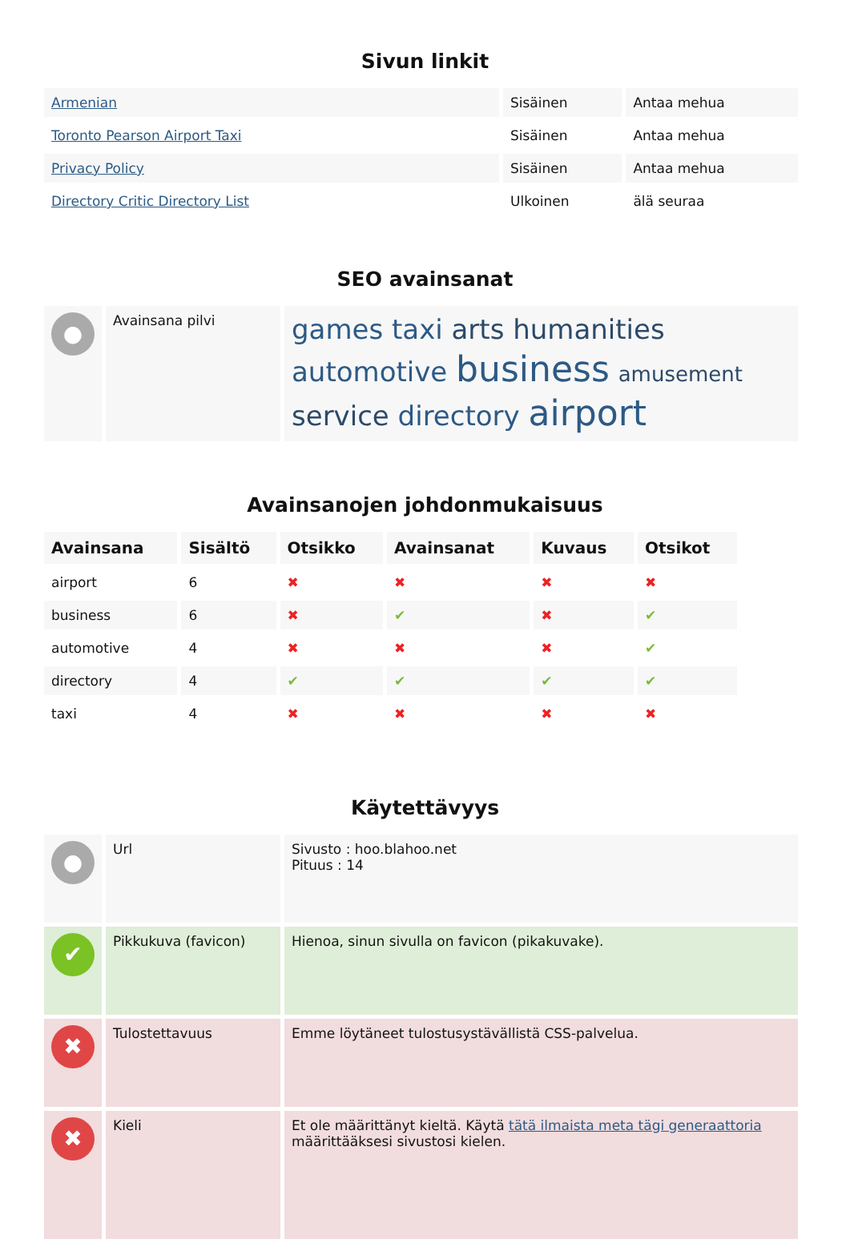Sivun linkit
| Armenian | Sisäinen | Antaa mehua |
| Toronto Pearson Airport Taxi | Sisäinen | Antaa mehua |
| Privacy Policy | Sisäinen | Antaa mehua |
| Directory Critic Directory List | Ulkoinen | älä seuraa |
SEO avainsanat
| ● | Avainsana pilvi | games taxi arts humanities automotive business amusement service directory airport |
Avainsanojen johdonmukaisuus
| Avainsana | Sisältö | Otsikko | Avainsanat | Kuvaus | Otsikot |
| --- | --- | --- | --- | --- | --- |
| airport | 6 | ✖ | ✖ | ✖ | ✖ |
| business | 6 | ✖ | ✔ | ✖ | ✔ |
| automotive | 4 | ✖ | ✖ | ✖ | ✔ |
| directory | 4 | ✔ | ✔ | ✔ | ✔ |
| taxi | 4 | ✖ | ✖ | ✖ | ✖ |
Käytettävyys
| ● | Url | Sivusto : hoo.blahoo.net Pituus : 14 |
| ✔ | Pikkukuva (favicon) | Hienoa, sinun sivulla on favicon (pikakuvake). |
| ✖ | Tulostettavuus | Emme löytäneet tulostusystävällistä CSS-palvelua. |
| ✖ | Kieli | Et ole määrittänyt kieltä. Käytä tätä ilmaista meta tägi generaattoria määrittääksesi sivustosi kielen. |